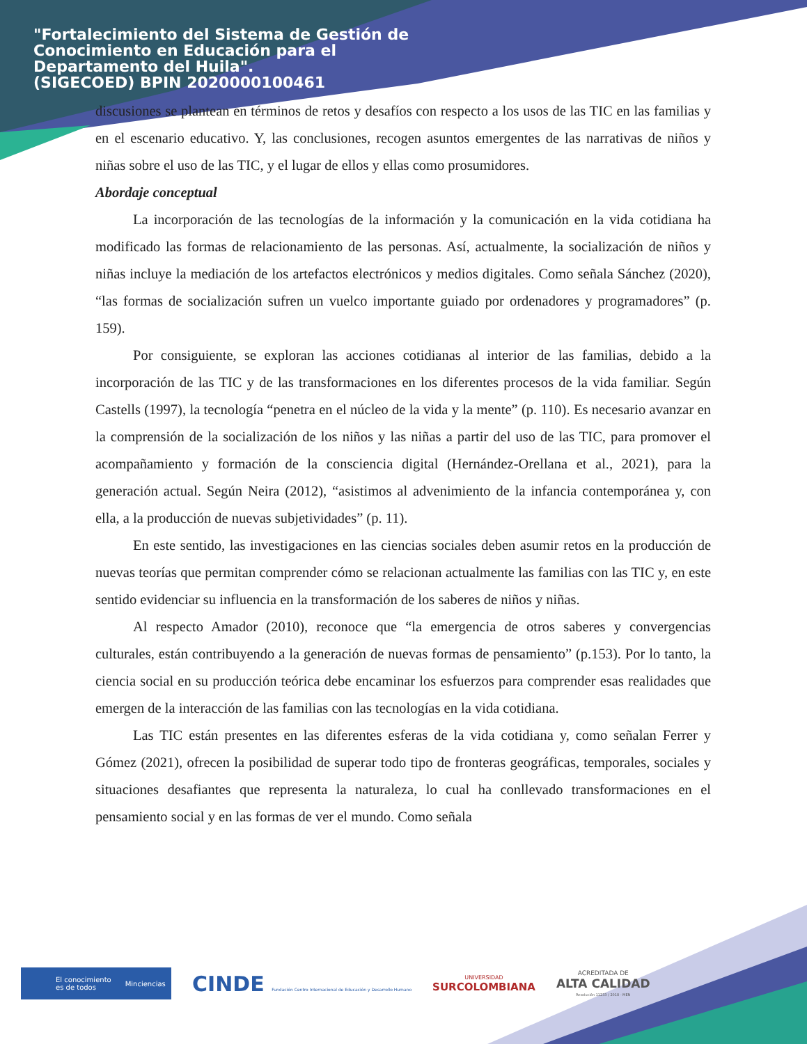"Fortalecimiento del Sistema de Gestión de Conocimiento en Educación para el Departamento del Huila".
(SIGECOED) BPIN 2020000100461
discusiones se plantean en términos de retos y desafíos con respecto a los usos de las TIC en las familias y en el escenario educativo. Y, las conclusiones, recogen asuntos emergentes de las narrativas de niños y niñas sobre el uso de las TIC, y el lugar de ellos y ellas como prosumidores.
Abordaje conceptual
La incorporación de las tecnologías de la información y la comunicación en la vida cotidiana ha modificado las formas de relacionamiento de las personas. Así, actualmente, la socialización de niños y niñas incluye la mediación de los artefactos electrónicos y medios digitales. Como señala Sánchez (2020), “las formas de socialización sufren un vuelco importante guiado por ordenadores y programadores” (p. 159).
Por consiguiente, se exploran las acciones cotidianas al interior de las familias, debido a la incorporación de las TIC y de las transformaciones en los diferentes procesos de la vida familiar. Según Castells (1997), la tecnología “penetra en el núcleo de la vida y la mente” (p. 110). Es necesario avanzar en la comprensión de la socialización de los niños y las niñas a partir del uso de las TIC, para promover el acompañamiento y formación de la consciencia digital (Hernández-Orellana et al., 2021), para la generación actual. Según Neira (2012), “asistimos al advenimiento de la infancia contemporánea y, con ella, a la producción de nuevas subjetividades” (p. 11).
En este sentido, las investigaciones en las ciencias sociales deben asumir retos en la producción de nuevas teorías que permitan comprender cómo se relacionan actualmente las familias con las TIC y, en este sentido evidenciar su influencia en la transformación de los saberes de niños y niñas.
Al respecto Amador (2010), reconoce que “la emergencia de otros saberes y convergencias culturales, están contribuyendo a la generación de nuevas formas de pensamiento” (p.153). Por lo tanto, la ciencia social en su producción teórica debe encaminar los esfuerzos para comprender esas realidades que emergen de la interacción de las familias con las tecnologías en la vida cotidiana.
Las TIC están presentes en las diferentes esferas de la vida cotidiana y, como señalan Ferrer y Gómez (2021), ofrecen la posibilidad de superar todo tipo de fronteras geográficas, temporales, sociales y situaciones desafiantes que representa la naturaleza, lo cual ha conllevado transformaciones en el pensamiento social y en las formas de ver el mundo. Como señala
El conocimiento
es de todos Minciencias
CINDE Fundación Centro Internacional de Educación y Desarrollo Humano
UNIVERSIDAD
SURCOLOMBIANA
ACREDITADA DE
ALTA CALIDAD
Resolución 11233 / 2018 - MEN